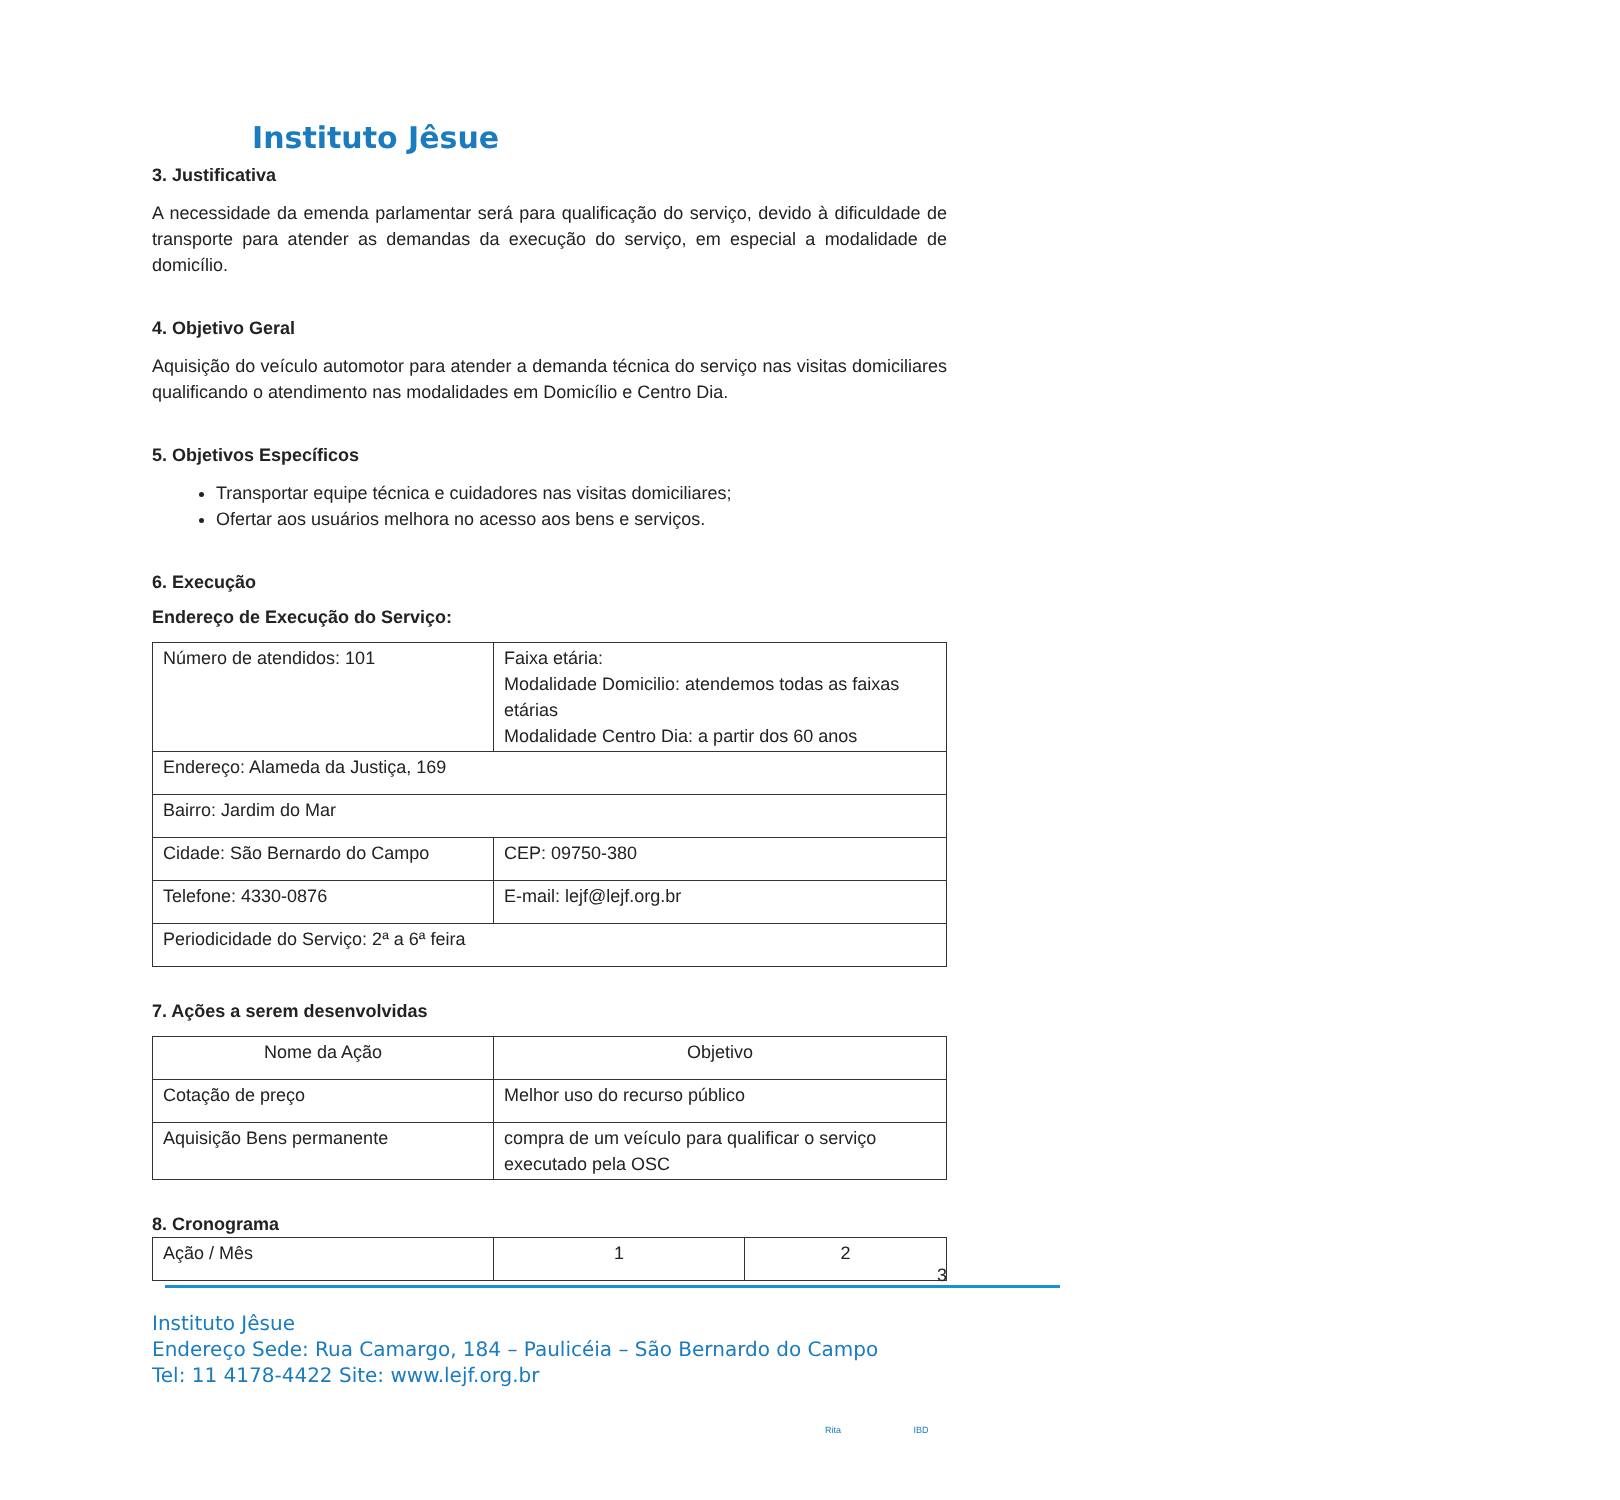Instituto Jêsue
3. Justificativa
A necessidade da emenda parlamentar será para qualificação do serviço, devido à dificuldade de transporte para atender as demandas da execução do serviço, em especial a modalidade de domicílio.
4. Objetivo Geral
Aquisição do veículo automotor para atender a demanda técnica do serviço nas visitas domiciliares qualificando o atendimento nas modalidades em Domicílio e Centro Dia.
5. Objetivos Específicos
Transportar equipe técnica e cuidadores nas visitas domiciliares;
Ofertar aos usuários melhora no acesso aos bens e serviços.
6. Execução
Endereço de Execução do Serviço:
| Número de atendidos: 101 | Faixa etária: Modalidade Domicilio: atendemos todas as faixas etárias Modalidade Centro Dia: a partir dos 60 anos |
| Endereço: Alameda da Justiça, 169 | |
| Bairro: Jardim do Mar | |
| Cidade: São Bernardo do Campo | CEP: 09750-380 |
| Telefone: 4330-0876 | E-mail: lejf@lejf.org.br |
| Periodicidade do Serviço: 2ª a 6ª feira | |
7. Ações a serem desenvolvidas
| Nome da Ação | Objetivo |
| Cotação de preço | Melhor uso do recurso público |
| Aquisição Bens permanente | compra de um veículo para qualificar o serviço executado pela OSC |
8. Cronograma
| Ação / Mês | 1 | 2 |
3
Instituto Jêsue
Endereço Sede: Rua Camargo, 184 – Paulicéia – São Bernardo do Campo
Tel: 11 4178-4422 Site: www.lejf.org.br
Rita IBD